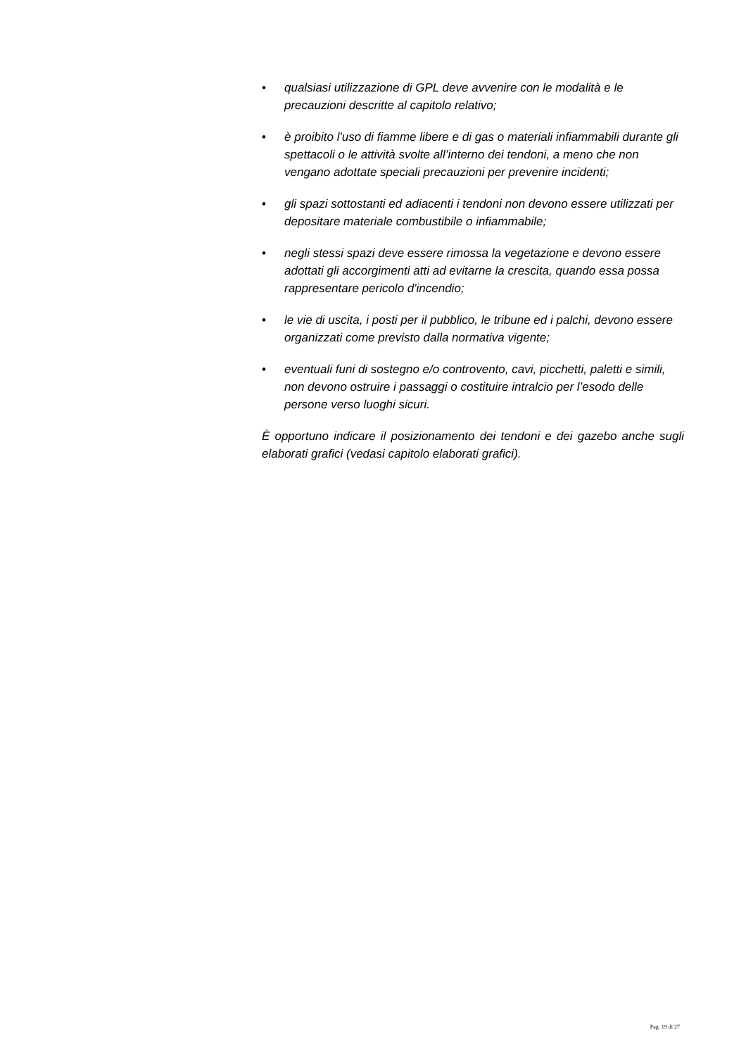• qualsiasi utilizzazione di GPL deve avvenire con le modalità e le precauzioni descritte al capitolo relativo;
• è proibito l'uso di fiamme libere e di gas o materiali infiammabili durante gli spettacoli o le attività svolte all’interno dei tendoni, a meno che non vengano adottate speciali precauzioni per prevenire incidenti;
• gli spazi sottostanti ed adiacenti i tendoni non devono essere utilizzati per depositare materiale combustibile o infiammabile;
• negli stessi spazi deve essere rimossa la vegetazione e devono essere adottati gli accorgimenti atti ad evitarne la crescita, quando essa possa rappresentare pericolo d'incendio;
• le vie di uscita, i posti per il pubblico, le tribune ed i palchi, devono essere organizzati come previsto dalla normativa vigente;
• eventuali funi di sostegno e/o controvento, cavi, picchetti, paletti e simili, non devono ostruire i passaggi o costituire intralcio per l’esodo delle persone verso luoghi sicuri.
È opportuno indicare il posizionamento dei tendoni e dei gazebo anche sugli elaborati grafici (vedasi capitolo elaborati grafici).
Pag. 19 di 27